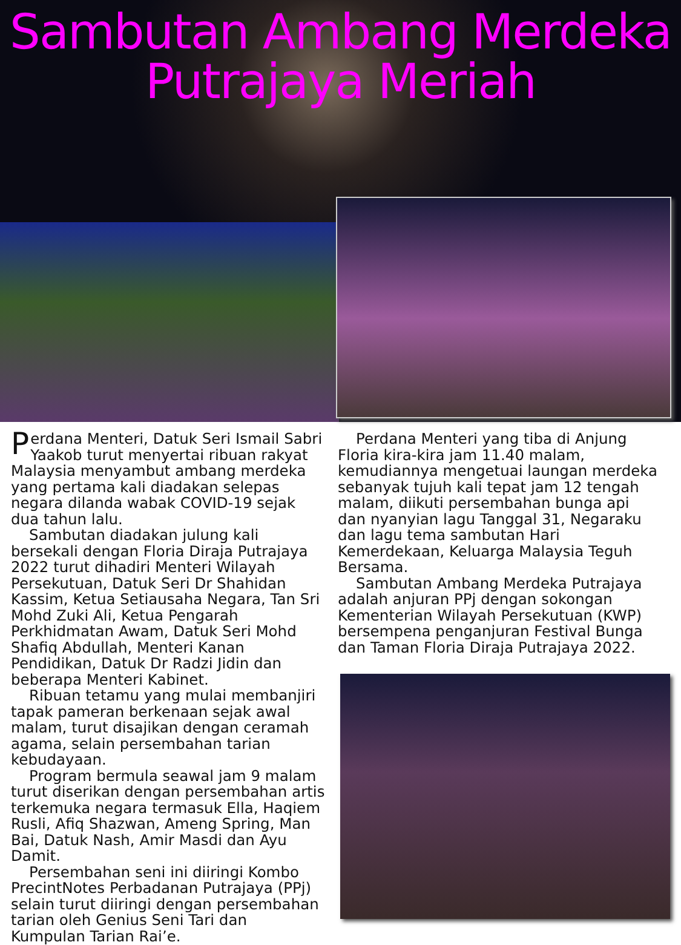Sambutan Ambang Merdeka
Putrajaya Meriah
Perdana Menteri, Datuk Seri Ismail Sabri Yaakob turut menyertai ribuan rakyat Malaysia menyambut ambang merdeka yang pertama kali diadakan selepas negara dilanda wabak COVID-19 sejak dua tahun lalu.
Sambutan diadakan julung kali bersekali dengan Floria Diraja Putrajaya 2022 turut dihadiri Menteri Wilayah Persekutuan, Datuk Seri Dr Shahidan Kassim, Ketua Setiausaha Negara, Tan Sri Mohd Zuki Ali, Ketua Pengarah Perkhidmatan Awam, Datuk Seri Mohd Shafiq Abdullah, Menteri Kanan Pendidikan, Datuk Dr Radzi Jidin dan beberapa Menteri Kabinet.
Ribuan tetamu yang mulai membanjiri tapak pameran berkenaan sejak awal malam, turut disajikan dengan ceramah agama, selain persembahan tarian kebudayaan.
Program bermula seawal jam 9 malam turut diserikan dengan persembahan artis terkemuka negara termasuk Ella, Haqiem Rusli, Afiq Shazwan, Ameng Spring, Man Bai, Datuk Nash, Amir Masdi dan Ayu Damit.
Persembahan seni ini diiringi Kombo PrecintNotes Perbadanan Putrajaya (PPj) selain turut diiringi dengan persembahan tarian oleh Genius Seni Tari dan Kumpulan Tarian Rai’e.
Perdana Menteri yang tiba di Anjung Floria kira-kira jam 11.40 malam, kemudiannya mengetuai laungan merdeka sebanyak tujuh kali tepat jam 12 tengah malam, diikuti persembahan bunga api dan nyanyian lagu Tanggal 31, Negaraku dan lagu tema sambutan Hari Kemerdekaan, Keluarga Malaysia Teguh Bersama.
Sambutan Ambang Merdeka Putrajaya adalah anjuran PPj dengan sokongan Kementerian Wilayah Persekutuan (KWP) bersempena penganjuran Festival Bunga dan Taman Floria Diraja Putrajaya 2022.